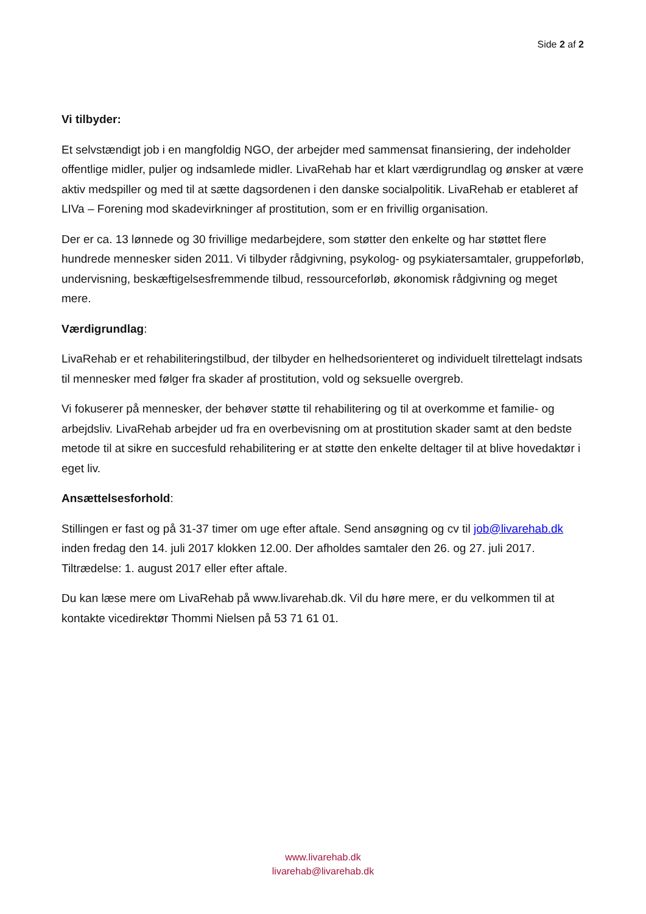Side 2 af 2
Vi tilbyder:
Et selvstændigt job i en mangfoldig NGO, der arbejder med sammensat finansiering, der indeholder offentlige midler, puljer og indsamlede midler. LivaRehab har et klart værdigrundlag og ønsker at være aktiv medspiller og med til at sætte dagsordenen i den danske socialpolitik. LivaRehab er etableret af LIVa – Forening mod skadevirkninger af prostitution, som er en frivillig organisation.
Der er ca. 13 lønnede og 30 frivillige medarbejdere, som støtter den enkelte og har støttet flere hundrede mennesker siden 2011. Vi tilbyder rådgivning, psykolog- og psykiatersamtaler, gruppeforløb, undervisning, beskæftigelsesfremmende tilbud, ressourceforløb, økonomisk rådgivning og meget mere.
Værdigrundlag:
LivaRehab er et rehabiliteringstilbud, der tilbyder en helhedsorienteret og individuelt tilrettelagt indsats til mennesker med følger fra skader af prostitution, vold og seksuelle overgreb.
Vi fokuserer på mennesker, der behøver støtte til rehabilitering og til at overkomme et familie- og arbejdsliv. LivaRehab arbejder ud fra en overbevisning om at prostitution skader samt at den bedste metode til at sikre en succesfuld rehabilitering er at støtte den enkelte deltager til at blive hovedaktør i eget liv.
Ansættelsesforhold:
Stillingen er fast og på 31-37 timer om uge efter aftale. Send ansøgning og cv til job@livarehab.dk inden fredag den 14. juli 2017 klokken 12.00. Der afholdes samtaler den 26. og 27. juli 2017. Tiltrædelse: 1. august 2017 eller efter aftale.
Du kan læse mere om LivaRehab på www.livarehab.dk. Vil du høre mere, er du velkommen til at kontakte vicedirektør Thommi Nielsen på 53 71 61 01.
www.livarehab.dk
livarehab@livarehab.dk